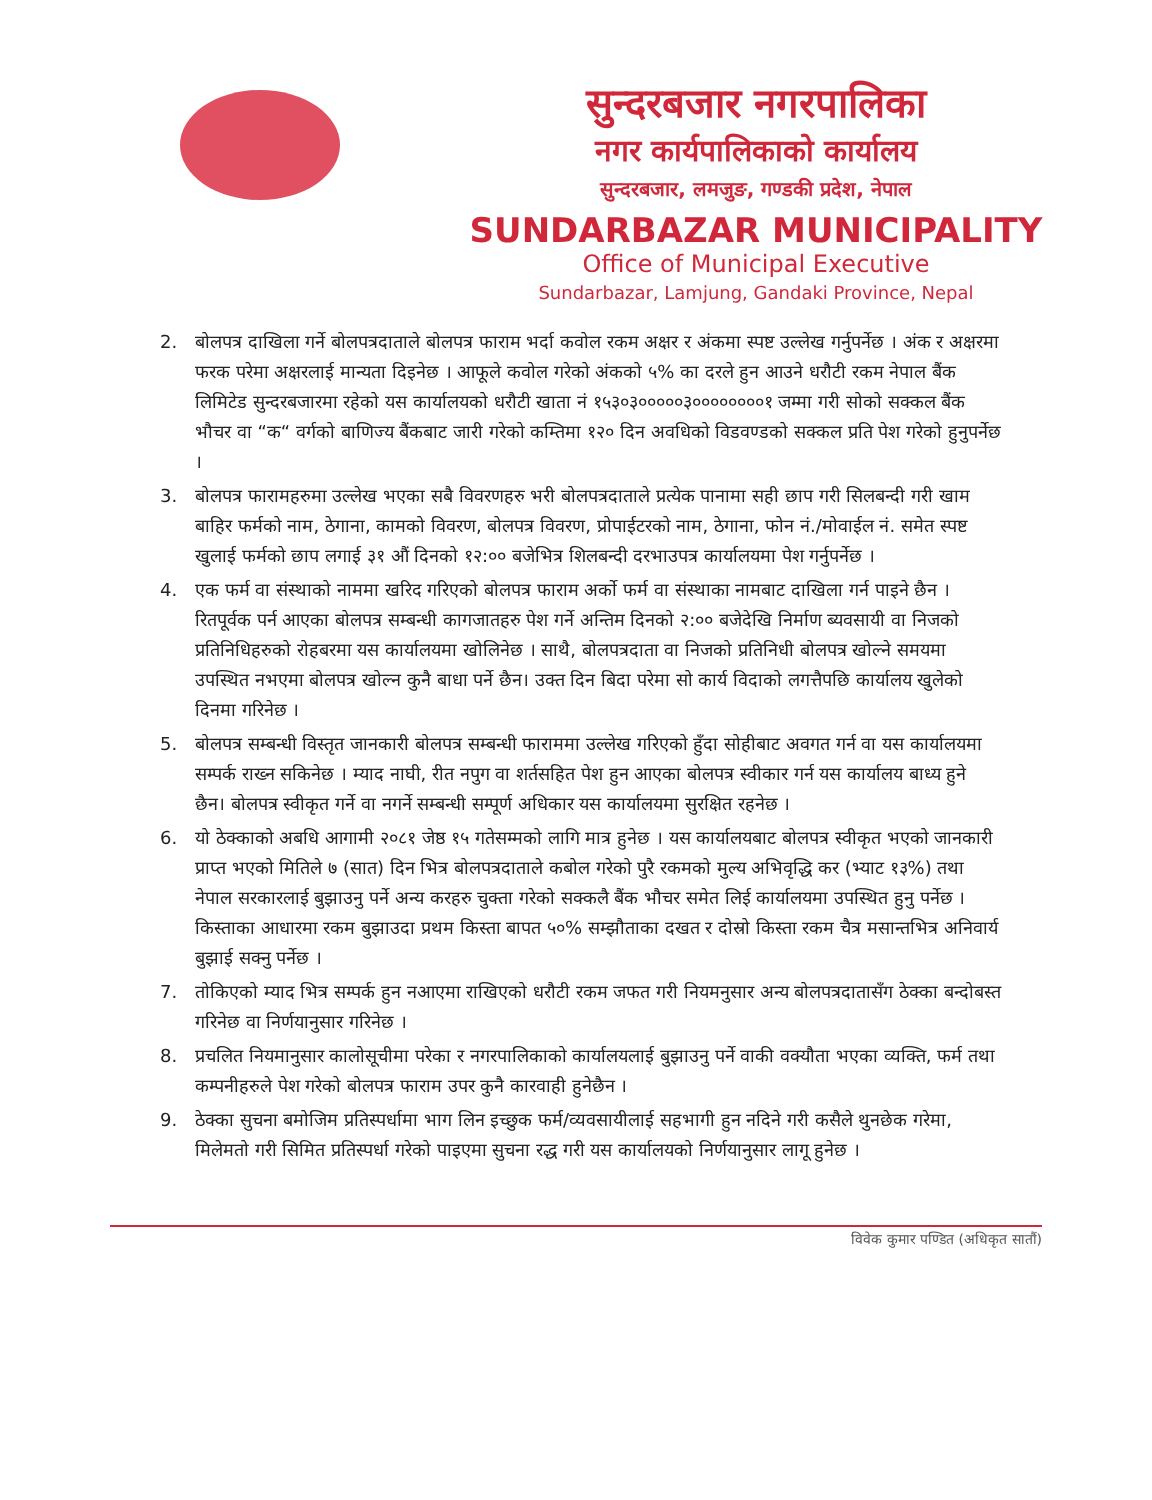सुन्दरबजार नगरपालिका
नगर कार्यपालिकाको कार्यालय
सुन्दरबजार, लमजुङ, गण्डकी प्रदेश, नेपाल
SUNDARBAZAR MUNICIPALITY
Office of Municipal Executive
Sundarbazar, Lamjung, Gandaki Province, Nepal
2. बोलपत्र दाखिला गर्ने बोलपत्रदाताले बोलपत्र फाराम भर्दा कवोल रकम अक्षर र अंकमा स्पष्ट उल्लेख गर्नुपर्नेछ । अंक र अक्षरमा फरक परेमा अक्षरलाई मान्यता दिइनेछ । आफूले कवोल गरेको अंकको ५% का दरले हुन आउने धरौटी रकम नेपाल बैंक लिमिटेड सुन्दरबजारमा रहेको यस कार्यालयको धरौटी खाता नं १५३०३०००००३००००००००१ जम्मा गरी सोको सक्कल बैंक भौचर वा “क“ वर्गको बाणिज्य बैंकबाट जारी गरेको कम्तिमा १२० दिन अवधिको विडवण्डको सक्कल प्रति पेश गरेको हुनुपर्नेछ ।
3. बोलपत्र फारामहरुमा उल्लेख भएका सबै विवरणहरु भरी बोलपत्रदाताले प्रत्येक पानामा सही छाप गरी सिलबन्दी गरी खाम बाहिर फर्मको नाम, ठेगाना, कामको विवरण, बोलपत्र विवरण, प्रोपाईटरको नाम, ठेगाना, फोन नं./मोवाईल नं. समेत स्पष्ट खुलाई फर्मको छाप लगाई ३१ औं दिनको १२:०० बजेभित्र शिलबन्दी दरभाउपत्र कार्यालयमा पेश गर्नुपर्नेछ ।
4. एक फर्म वा संस्थाको नाममा खरिद गरिएको बोलपत्र फाराम अर्को फर्म वा संस्थाका नामबाट दाखिला गर्न पाइने छैन । रितपूर्वक पर्न आएका बोलपत्र सम्बन्धी कागजातहरु पेश गर्ने अन्तिम दिनको २:०० बजेदेखि निर्माण ब्यवसायी वा निजको प्रतिनिधिहरुको रोहबरमा यस कार्यालयमा खोलिनेछ । साथै, बोलपत्रदाता वा निजको प्रतिनिधी बोलपत्र खोल्ने समयमा उपस्थित नभएमा बोलपत्र खोल्न कुनै बाधा पर्ने छैन। उक्त दिन बिदा परेमा सो कार्य विदाको लगत्तैपछि कार्यालय खुलेको दिनमा गरिनेछ ।
5. बोलपत्र सम्बन्धी विस्तृत जानकारी बोलपत्र सम्बन्धी फाराममा उल्लेख गरिएको हुँदा सोहीबाट अवगत गर्न वा यस कार्यालयमा सम्पर्क राख्न सकिनेछ । म्याद नाघी, रीत नपुग वा शर्तसहित पेश हुन आएका बोलपत्र स्वीकार गर्न यस कार्यालय बाध्य हुने छैन। बोलपत्र स्वीकृत गर्ने वा नगर्ने सम्बन्धी सम्पूर्ण अधिकार यस कार्यालयमा सुरक्षित रहनेछ ।
6. यो ठेक्काको अबधि आगामी २०८१ जेष्ठ १५ गतेसम्मको लागि मात्र हुनेछ । यस कार्यालयबाट बोलपत्र स्वीकृत भएको जानकारी प्राप्त भएको मितिले ७ (सात) दिन भित्र बोलपत्रदाताले कबोल गरेको पुरै रकमको मुल्य अभिवृद्धि कर (भ्याट १३%) तथा नेपाल सरकारलाई बुझाउनु पर्ने अन्य करहरु चुक्ता गरेको सक्कलै बैंक भौचर समेत लिई कार्यालयमा उपस्थित हुनु पर्नेछ । किस्ताका आधारमा रकम बुझाउदा प्रथम किस्ता बापत ५०% सम्झौताका दखत र दोस्रो किस्ता रकम चैत्र मसान्तभित्र अनिवार्य बुझाई सक्नु पर्नेछ ।
7. तोकिएको म्याद भित्र सम्पर्क हुन नआएमा राखिएको धरौटी रकम जफत गरी नियमनुसार अन्य बोलपत्रदातासँग ठेक्का बन्दोबस्त गरिनेछ वा निर्णयानुसार गरिनेछ ।
8. प्रचलित नियमानुसार कालोसूचीमा परेका र नगरपालिकाको कार्यालयलाई बुझाउनु पर्ने वाकी वक्यौता भएका व्यक्ति, फर्म तथा कम्पनीहरुले पेश गरेको बोलपत्र फाराम उपर कुनै कारवाही हुनेछैन ।
9. ठेक्का सुचना बमोजिम प्रतिस्पर्धामा भाग लिन इच्छुक फर्म/व्यवसायीलाई सहभागी हुन नदिने गरी कसैले थुनछेक गरेमा, मिलेमतो गरी सिमित प्रतिस्पर्धा गरेको पाइएमा सुचना रद्ध गरी यस कार्यालयको निर्णयानुसार लागू हुनेछ ।
विवेक कुमार पण्डित (अधिकृत सातौं)